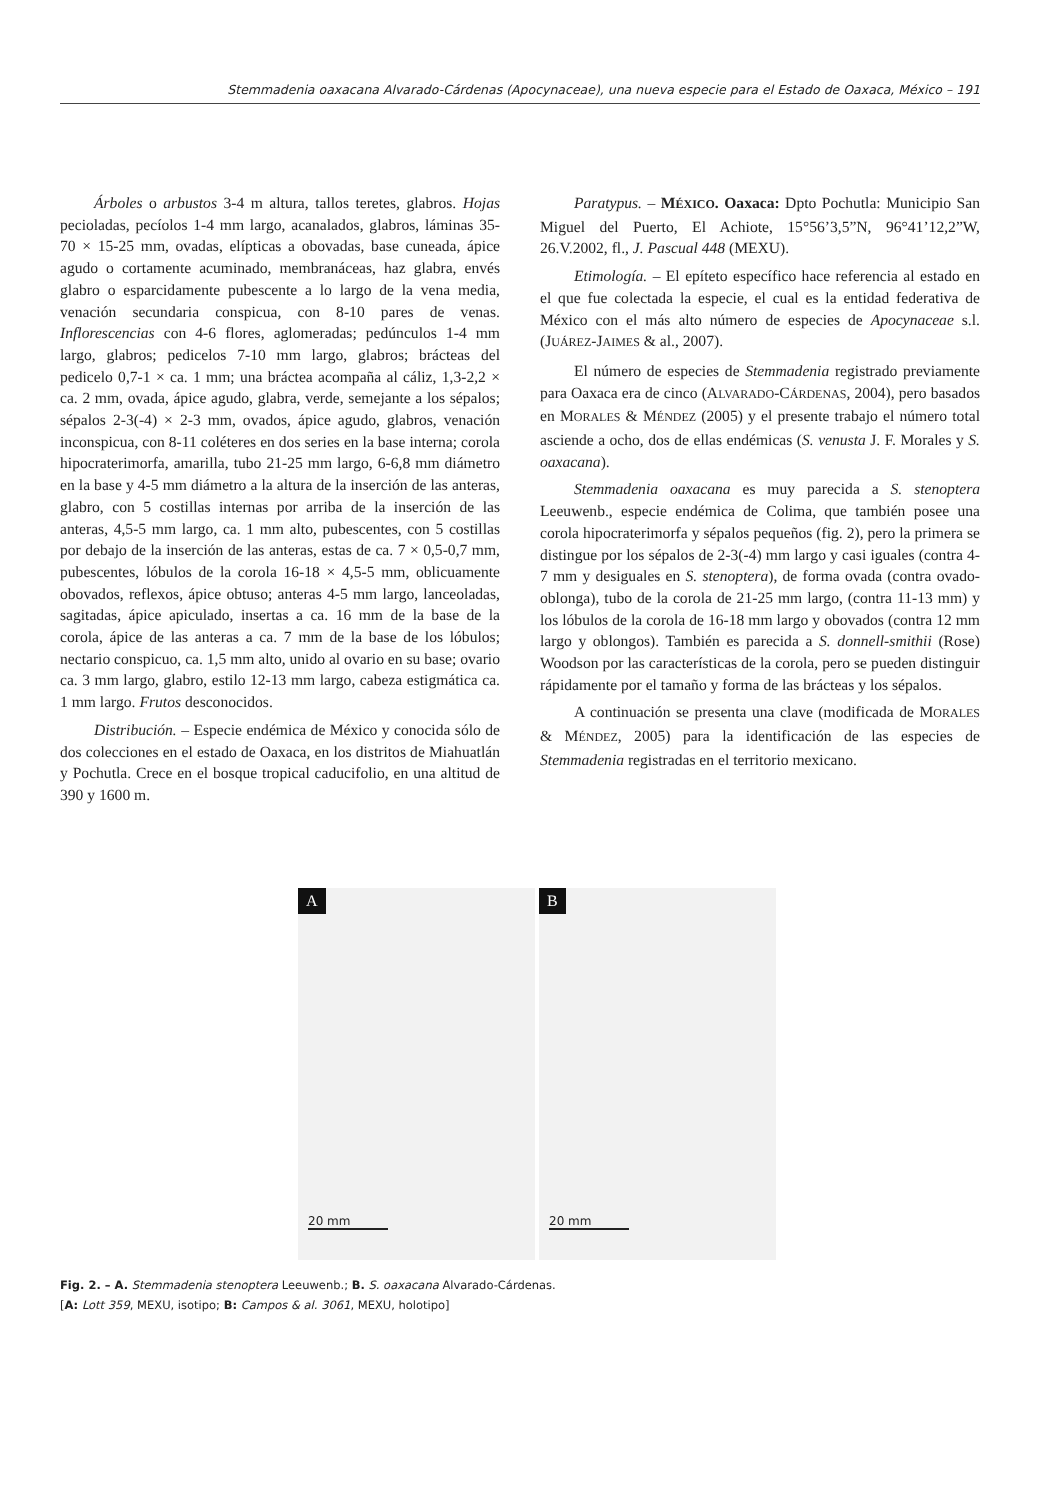Stemmadenia oaxacana Alvarado-Cárdenas (Apocynaceae), una nueva especie para el Estado de Oaxaca, México – 191
Árboles o arbustos 3-4 m altura, tallos teretes, glabros. Hojas pecioladas, pecíolos 1-4 mm largo, acanalados, glabros, láminas 35-70 × 15-25 mm, ovadas, elípticas a obovadas, base cuneada, ápice agudo o cortamente acuminado, membranáceas, haz glabra, envés glabro o esparcidamente pubescente a lo largo de la vena media, venación secundaria conspicua, con 8-10 pares de venas. Inflorescencias con 4-6 flores, aglomeradas; pedúnculos 1-4 mm largo, glabros; pedicelos 7-10 mm largo, glabros; brácteas del pedicelo 0,7-1 × ca. 1 mm; una bráctea acompaña al cáliz, 1,3-2,2 × ca. 2 mm, ovada, ápice agudo, glabra, verde, semejante a los sépalos; sépalos 2-3(-4) × 2-3 mm, ovados, ápice agudo, glabros, venación inconspicua, con 8-11 coléteres en dos series en la base interna; corola hipocraterimorfa, amarilla, tubo 21-25 mm largo, 6-6,8 mm diámetro en la base y 4-5 mm diámetro a la altura de la inserción de las anteras, glabro, con 5 costillas internas por arriba de la inserción de las anteras, 4,5-5 mm largo, ca. 1 mm alto, pubescentes, con 5 costillas por debajo de la inserción de las anteras, estas de ca. 7 × 0,5-0,7 mm, pubescentes, lóbulos de la corola 16-18 × 4,5-5 mm, oblicuamente obovados, reflexos, ápice obtuso; anteras 4-5 mm largo, lanceoladas, sagitadas, ápice apiculado, insertas a ca. 16 mm de la base de la corola, ápice de las anteras a ca. 7 mm de la base de los lóbulos; nectario conspicuo, ca. 1,5 mm alto, unido al ovario en su base; ovario ca. 3 mm largo, glabro, estilo 12-13 mm largo, cabeza estigmática ca. 1 mm largo. Frutos desconocidos.
Distribución. – Especie endémica de México y conocida sólo de dos colecciones en el estado de Oaxaca, en los distritos de Miahuatlán y Pochutla. Crece en el bosque tropical caducifolio, en una altitud de 390 y 1600 m.
Paratypus. – MÉXICO. Oaxaca: Dpto Pochutla: Municipio San Miguel del Puerto, El Achiote, 15°56’3,5”N, 96°41’12,2”W, 26.V.2002, fl., J. Pascual 448 (MEXU).
Etimología. – El epíteto específico hace referencia al estado en el que fue colectada la especie, el cual es la entidad federativa de México con el más alto número de especies de Apocynaceae s.l. (JUÁREZ-JAIMES & al., 2007).
El número de especies de Stemmadenia registrado previamente para Oaxaca era de cinco (ALVARADO-CÁRDENAS, 2004), pero basados en MORALES & MÉNDEZ (2005) y el presente trabajo el número total asciende a ocho, dos de ellas endémicas (S. venusta J. F. Morales y S. oaxacana).
Stemmadenia oaxacana es muy parecida a S. stenoptera Leeuwenb., especie endémica de Colima, que también posee una corola hipocraterimorfa y sépalos pequeños (fig. 2), pero la primera se distingue por los sépalos de 2-3(-4) mm largo y casi iguales (contra 4-7 mm y desiguales en S. stenoptera), de forma ovada (contra ovado-oblonga), tubo de la corola de 21-25 mm largo, (contra 11-13 mm) y los lóbulos de la corola de 16-18 mm largo y obovados (contra 12 mm largo y oblongos). También es parecida a S. donnell-smithii (Rose) Woodson por las características de la corola, pero se pueden distinguir rápidamente por el tamaño y forma de las brácteas y los sépalos.
A continuación se presenta una clave (modificada de MORALES & MÉNDEZ, 2005) para la identificación de las especies de Stemmadenia registradas en el territorio mexicano.
A
20 mm
B
20 mm
Fig. 2. – A. Stemmadenia stenoptera Leeuwenb.; B. S. oaxacana Alvarado-Cárdenas.
[A: Lott 359, MEXU, isotipo; B: Campos & al. 3061, MEXU, holotipo]